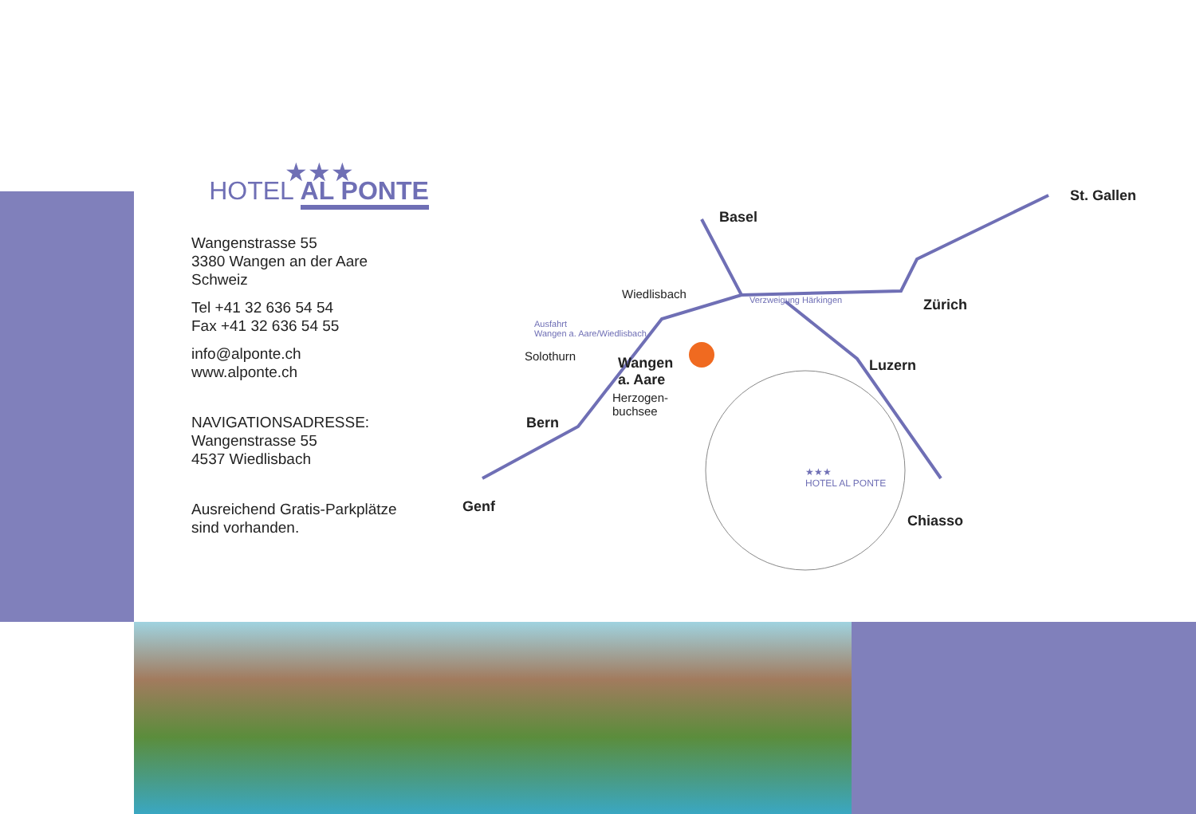★★★
HOTEL AL PONTE
Wangenstrasse 55
3380 Wangen an der Aare
Schweiz
Tel +41 32 636 54 54
Fax +41 32 636 54 55
info@alponte.ch
www.alponte.ch
NAVIGATIONSADRESSE:
Wangenstrasse 55
4537 Wiedlisbach
Ausreichend Gratis-Parkplätze
sind vorhanden.
Basel
St. Gallen
Zürich
Luzern
Chiasso
Bern
Genf
Wangen
a. Aare
Wiedlisbach
Solothurn
Herzogen-
buchsee
Verzweigung Härkingen
Ausfahrt
Wangen a. Aare/Wiedlisbach
★★★
HOTEL AL PONTE